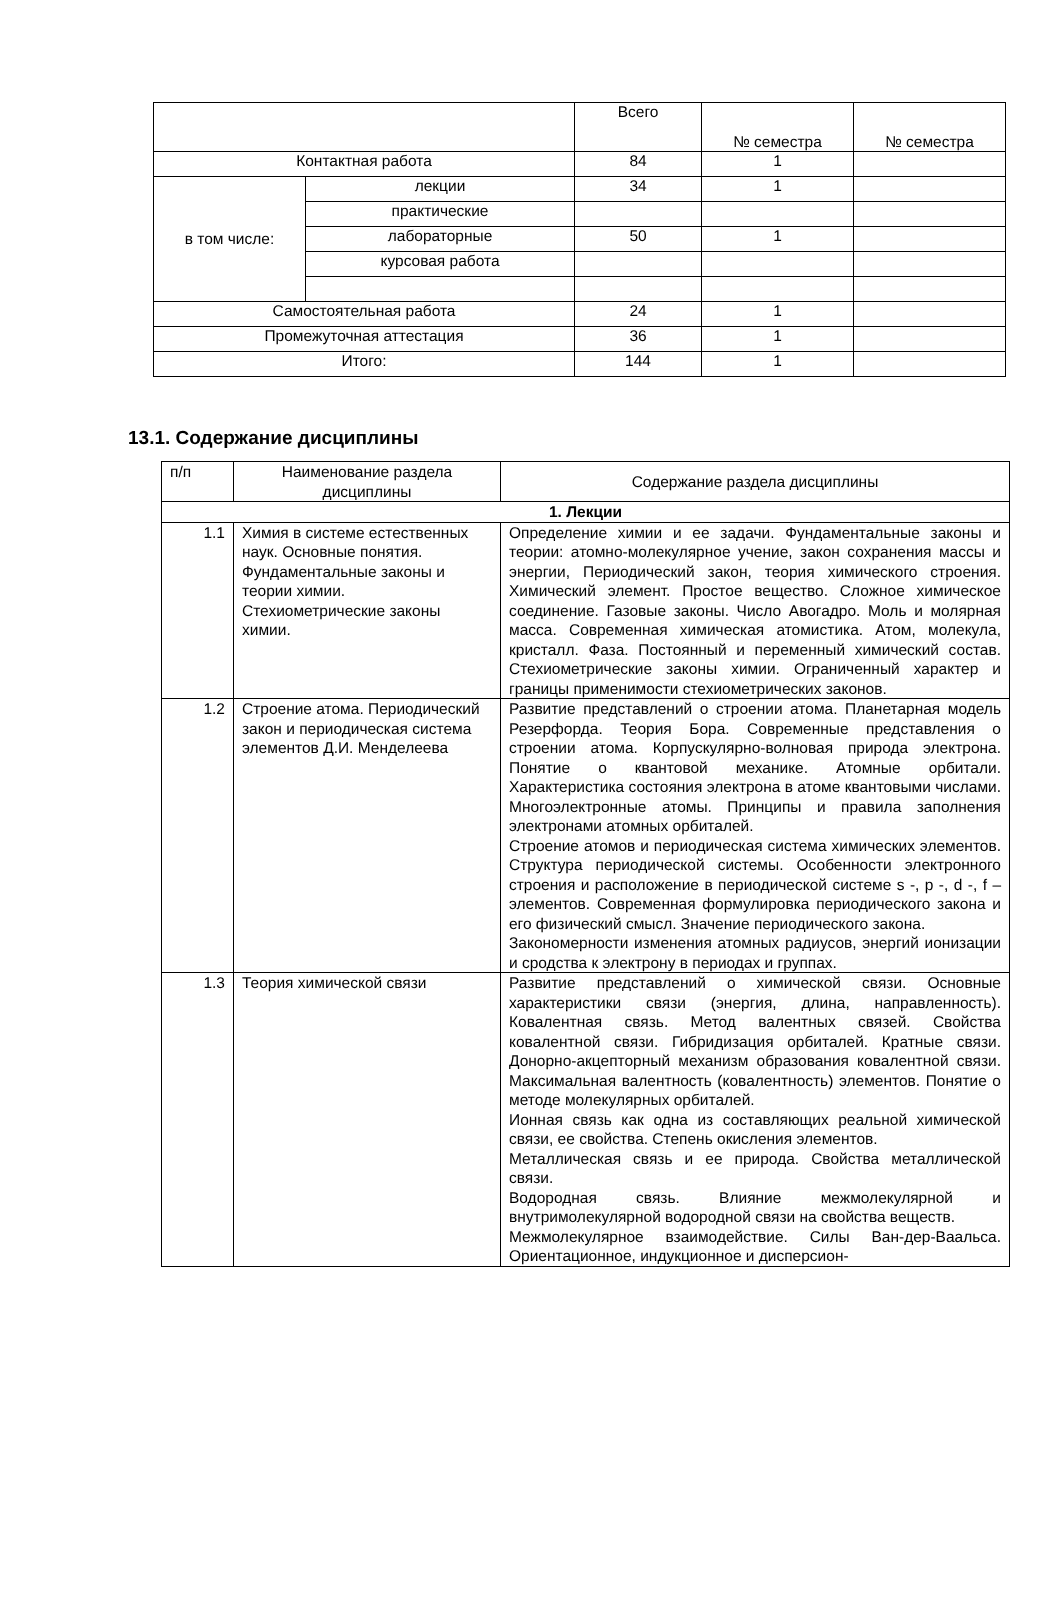| | | Всего | № семестра | № семестра |
| Контактная работа | | 84 | 1 | |
| в том числе: | лекции | 34 | 1 | |
| | практические | | | |
| | лабораторные | 50 | 1 | |
| | курсовая работа | | | |
| Самостоятельная работа | | 24 | 1 | |
| Промежуточная аттестация | | 36 | 1 | |
| Итого: | | 144 | 1 | |
13.1. Содержание дисциплины
| п/п | Наименование раздела дисциплины | Содержание раздела дисциплины |
| 1. Лекции | | |
| 1.1 | Химия в системе естественных наук. Основные понятия. Фундаментальные законы и теории химии. Стехиометрические законы химии. | Определение химии и ее задачи. Фундаментальные законы и теории: атомно-молекулярное учение, закон сохранения массы и энергии, Периодический закон, теория химического строения. Химический элемент. Простое вещество. Сложное химическое соединение. Газовые законы. Число Авогадро. Моль и молярная масса. Современная химическая атомистика. Атом, молекула, кристалл. Фаза. Постоянный и переменный химический состав. Стехиометрические законы химии. Ограниченный характер и границы применимости стехиометрических законов. |
| 1.2 | Строение атома. Периодический закон и периодическая система элементов Д.И. Менделеева | Развитие представлений о строении атома. Планетарная модель Резерфорда. Теория Бора. Современные представления о строении атома. Корпускулярно-волновая природа электрона. Понятие о квантовой механике. Атомные орбитали. Характеристика состояния электрона в атоме квантовыми числами. Многоэлектронные атомы. Принципы и правила заполнения электронами атомных орбиталей. Строение атомов и периодическая система химических элементов. Структура периодической системы. Особенности электронного строения и расположение в периодической системе s -, p -, d -, f – элементов. Современная формулировка периодического закона и его физический смысл. Значение периодического закона. Закономерности изменения атомных радиусов, энергий ионизации и сродства к электрону в периодах и группах. |
| 1.3 | Теория химической связи | Развитие представлений о химической связи. Основные характеристики связи (энергия, длина, направленность). Ковалентная связь. Метод валентных связей. Свойства ковалентной связи. Гибридизация орбиталей. Кратные связи. Донорно-акцепторный механизм образования ковалентной связи. Максимальная валентность (ковалентность) элементов. Понятие о методе молекулярных орбиталей. Ионная связь как одна из составляющих реальной химической связи, ее свойства. Степень окисления элементов. Металлическая связь и ее природа. Свойства металлической связи. Водородная связь. Влияние межмолекулярной и внутримолекулярной водородной связи на свойства веществ. Межмолекулярное взаимодействие. Силы Ван-дер-Ваальса. Ориентационное, индукционное и дисперсион- |